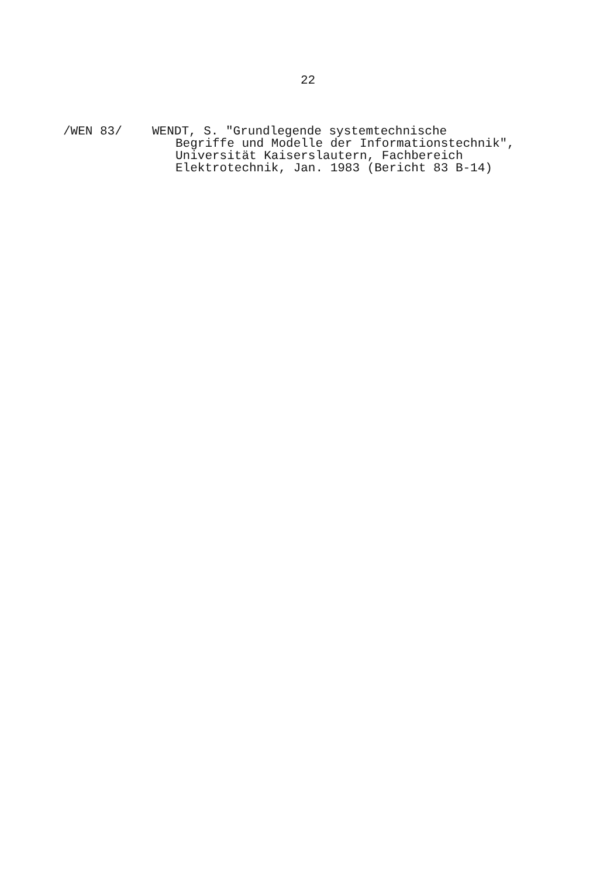22
/WEN 83/ WENDT, S. "Grundlegende systemtechnische
Begriffe und Modelle der Informationstechnik",
Universität Kaiserslautern, Fachbereich
Elektrotechnik, Jan. 1983 (Bericht 83 B-14)